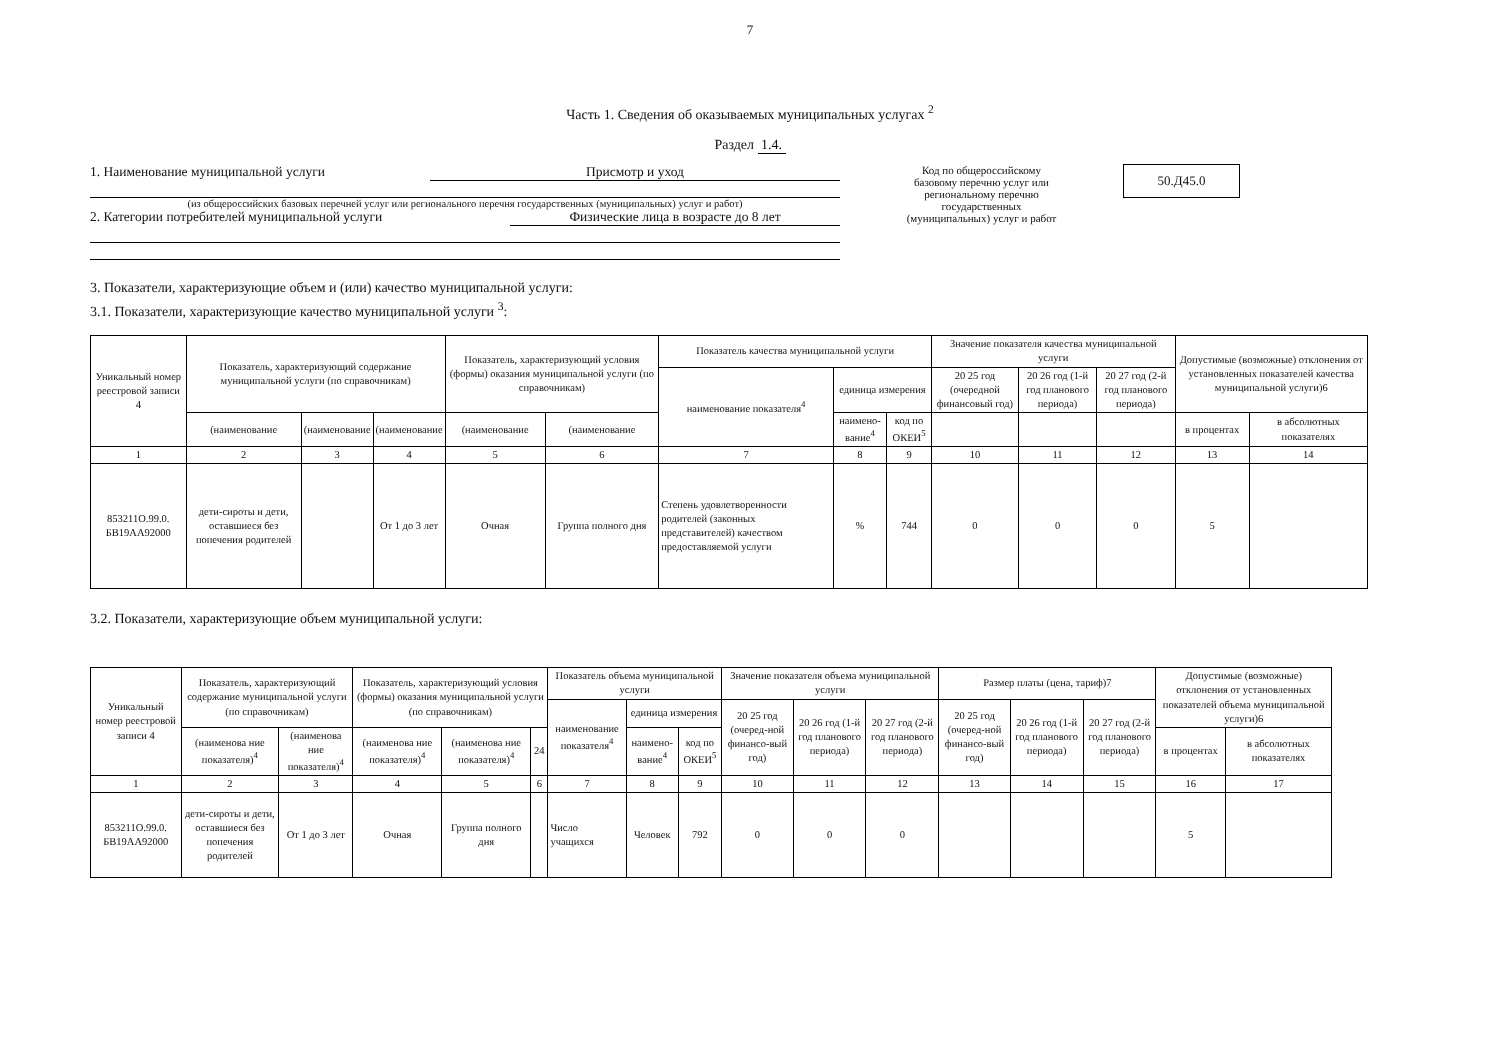7
Часть 1. Сведения об оказываемых муниципальных услугах <sup>2</sup>
Раздел 1.4.
1. Наименование муниципальной услуги Присмотр и уход
(из общероссийских базовых перечней услуг или регионального перечня государственных (муниципальных) услуг и работ)
2. Категории потребителей муниципальной услуги Физические лица в возрасте до 8 лет
Код по общероссийскому базовому перечню услуг или региональному перечню государственных (муниципальных) услуг и работ
50.Д45.0
3. Показатели, характеризующие объем и (или) качество муниципальной услуги:
3.1. Показатели, характеризующие качество муниципальной услуги <sup>3</sup>:
| Уникальный номер реестровой записи 4 | Показатель, характеризующий содержание муниципальной услуги (по справочникам) | | | Показатель, характеризующий условия (формы) оказания муниципальной услуги (по справочникам) | | Показатель качества муниципальной услуги | | | Значение показателя качества муниципальной услуги | | | Допустимые (возможные) отклонения от установленных показателей качества муниципальной услуги)6 | |
| --- | --- | --- | --- | --- | --- | --- | --- | --- | --- | --- | --- | --- | --- |
| | | | | | | наименование показателя<sup>4</sup> | единица измерения | | 20 25 год (очередной финансовый год) | 20 26 год (1-й год планового периода) | 20 27 год (2-й год планового периода) | | |
| | (наименование | (наименование | (наименование | (наименование | (наименование | | наимено-вание<sup>4</sup> | код по ОКЕИ<sup>5</sup> | | | | в процентах | в абсолютных показателях |
| 1 | 2 | 3 | 4 | 5 | 6 | 7 | 8 | 9 | 10 | 11 | 12 | 13 | 14 |
| 853211О.99.0. БВ19АА92000 | дети-сироты и дети, оставшиеся без попечения родителей | | От 1 до 3 лет | Очная | Группа полного дня | Степень удовлетворенности родителей (законных представителей) качеством предоставляемой услуги | % | 744 | 0 | 0 | 0 | 5 | |
3.2. Показатели, характеризующие объем муниципальной услуги:
| Уникальный номер реестровой записи 4 | Показатель, характеризующий содержание муниципальной услуги (по справочникам) | | Показатель, характеризующий условия (формы) оказания муниципальной услуги (по справочникам) | | | Показатель объема муниципальной услуги | | | Значение показателя объема муниципальной услуги | | | Размер платы (цена, тариф)7 | | | Допустимые (возможные) отклонения от установленных показателей объема муниципальной услуги)6 | |
| --- | --- | --- | --- | --- | --- | --- | --- | --- | --- | --- | --- | --- | --- | --- | --- | --- |
| | | | | | | наименование показателя<sup>4</sup> | единица измерения | | 20 25 год (очеред-ной финансо-вый год) | 20 26 год (1-й год планового периода) | 20 27 год (2-й год планового периода) | 20 25 год (очеред-ной финансо-вый год) | 20 26 год (1-й год планового периода) | 20 27 год (2-й год планового периода) | | |
| | (наименова ние показателя)<sup>4</sup> | (наименова ние показателя)<sup>4</sup> | (наименова ние показателя)<sup>4</sup> | (наименова ние показателя)<sup>4</sup> | 24 | | наимено-вание<sup>4</sup> | код по ОКЕИ<sup>5</sup> | | | | | | | в процентах | в абсолютных показателях |
| 1 | 2 | 3 | 4 | 5 | 6 | 7 | 8 | 9 | 10 | 11 | 12 | 13 | 14 | 15 | 16 | 17 |
| 853211О.99.0. БВ19АА92000 | дети-сироты и дети, оставшиеся без попечения родителей | От 1 до 3 лет | Очная | Группа полного дня | | Число учащихся | Человек | 792 | 0 | 0 | 0 | | | | 5 | |